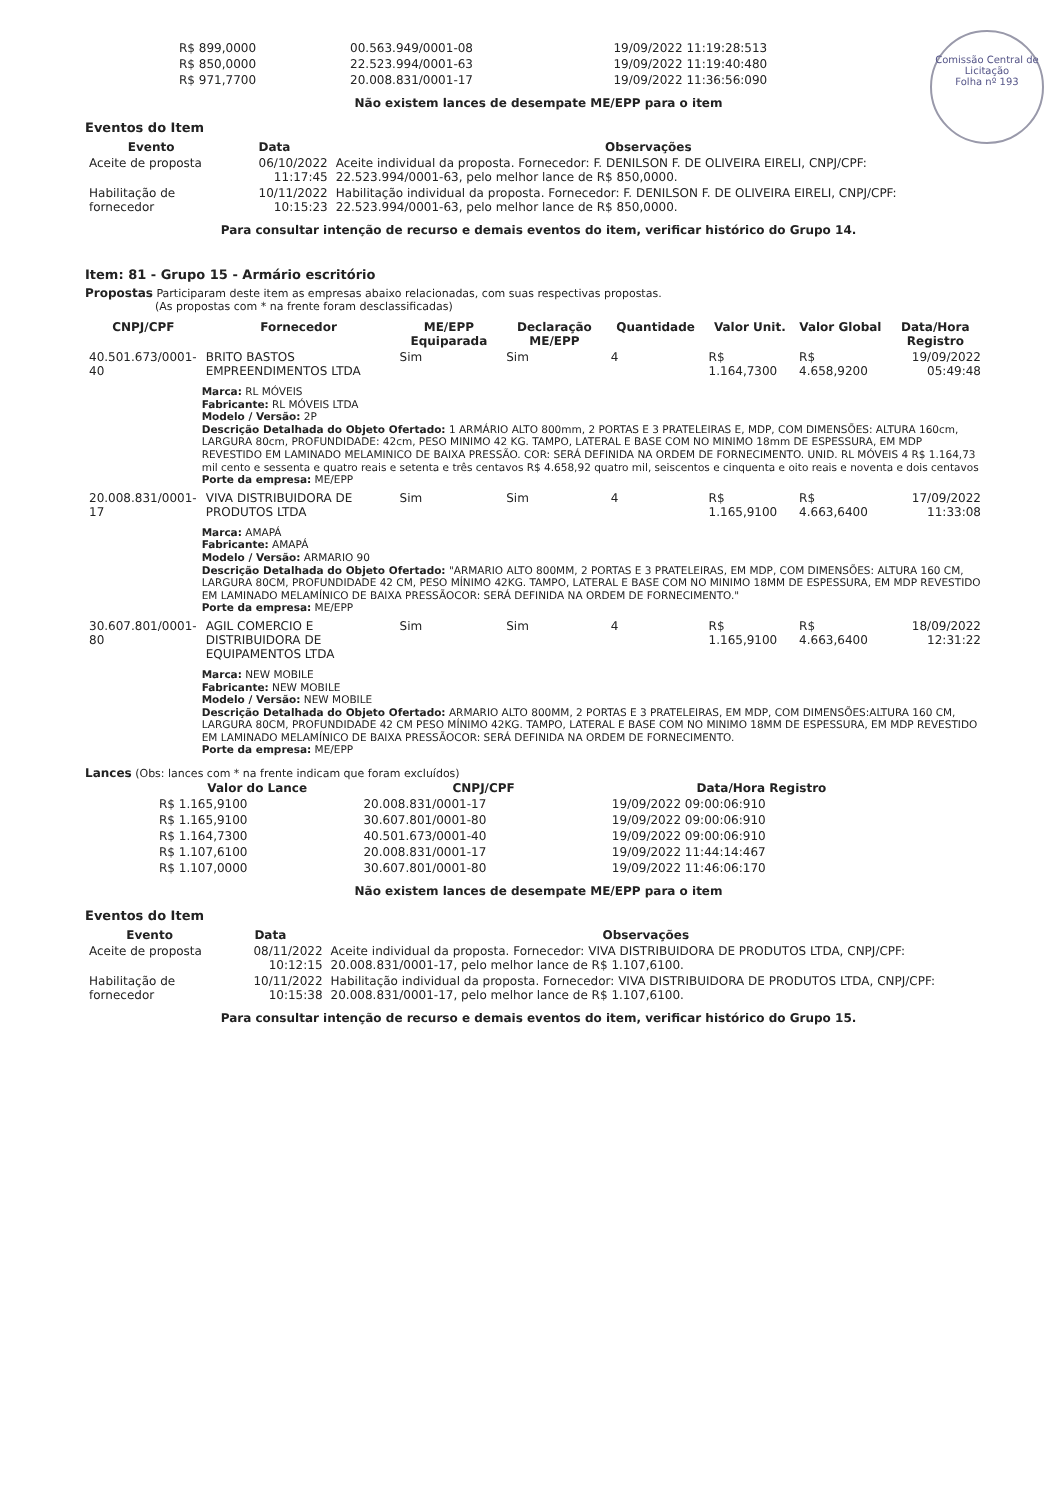Comissão Central de Licitação
Folha nº 193
| R$ 899,0000 | 00.563.949/0001-08 | 19/09/2022 11:19:28:513 |
| R$ 850,0000 | 22.523.994/0001-63 | 19/09/2022 11:19:40:480 |
| R$ 971,7700 | 20.008.831/0001-17 | 19/09/2022 11:36:56:090 |
Não existem lances de desempate ME/EPP para o item
Eventos do Item
| Evento | Data | Observações |
| --- | --- | --- |
| Aceite de proposta | 06/10/2022 11:17:45 | Aceite individual da proposta. Fornecedor: F. DENILSON F. DE OLIVEIRA EIRELI, CNPJ/CPF: 22.523.994/0001-63, pelo melhor lance de R$ 850,0000. |
| Habilitação de fornecedor | 10/11/2022 10:15:23 | Habilitação individual da proposta. Fornecedor: F. DENILSON F. DE OLIVEIRA EIRELI, CNPJ/CPF: 22.523.994/0001-63, pelo melhor lance de R$ 850,0000. |
Para consultar intenção de recurso e demais eventos do item, verificar histórico do Grupo 14.
Item: 81 - Grupo 15 - Armário escritório
Propostas Participaram deste item as empresas abaixo relacionadas, com suas respectivas propostas.
(As propostas com * na frente foram desclassificadas)
| CNPJ/CPF | Fornecedor | ME/EPP Equiparada | Declaração ME/EPP | Quantidade | Valor Unit. | Valor Global | Data/Hora Registro |
| --- | --- | --- | --- | --- | --- | --- | --- |
| 40.501.673/0001-40 | BRITO BASTOS EMPREENDIMENTOS LTDA | Sim | Sim | 4 | R$ 1.164,7300 | R$ 4.658,9200 | 19/09/2022 05:49:48 |
| | Marca: RL MÓVEIS Fabricante: RL MÓVEIS LTDA Modelo / Versão: 2P Descrição Detalhada do Objeto Ofertado: 1 ARMÁRIO ALTO 800mm, 2 PORTAS E 3 PRATELEIRAS E, MDP, COM DIMENSÕES: ALTURA 160cm, LARGURA 80cm, PROFUNDIDADE: 42cm, PESO MINIMO 42 KG. TAMPO, LATERAL E BASE COM NO MINIMO 18mm DE ESPESSURA, EM MDP REVESTIDO EM LAMINADO MELAMINICO DE BAIXA PRESSÃO. COR: SERÁ DEFINIDA NA ORDEM DE FORNECIMENTO. UNID. RL MÓVEIS 4 R$ 1.164,73 mil cento e sessenta e quatro reais e setenta e três centavos R$ 4.658,92 quatro mil, seiscentos e cinquenta e oito reais e noventa e dois centavos Porte da empresa: ME/EPP | | | | | | |
| 20.008.831/0001-17 | VIVA DISTRIBUIDORA DE PRODUTOS LTDA | Sim | Sim | 4 | R$ 1.165,9100 | R$ 4.663,6400 | 17/09/2022 11:33:08 |
| | Marca: AMAPÁ Fabricante: AMAPÁ Modelo / Versão: ARMARIO 90 Descrição Detalhada do Objeto Ofertado: "ARMARIO ALTO 800MM, 2 PORTAS E 3 PRATELEIRAS, EM MDP, COM DIMENSÕES: ALTURA 160 CM, LARGURA 80CM, PROFUNDIDADE 42 CM, PESO MÍNIMO 42KG. TAMPO, LATERAL E BASE COM NO MINIMO 18MM DE ESPESSURA, EM MDP REVESTIDO EM LAMINADO MELAMÍNICO DE BAIXA PRESSÃOCOR: SERÁ DEFINIDA NA ORDEM DE FORNECIMENTO." Porte da empresa: ME/EPP | | | | | | |
| 30.607.801/0001-80 | AGIL COMERCIO E DISTRIBUIDORA DE EQUIPAMENTOS LTDA | Sim | Sim | 4 | R$ 1.165,9100 | R$ 4.663,6400 | 18/09/2022 12:31:22 |
| | Marca: NEW MOBILE Fabricante: NEW MOBILE Modelo / Versão: NEW MOBILE Descrição Detalhada do Objeto Ofertado: ARMARIO ALTO 800MM, 2 PORTAS E 3 PRATELEIRAS, EM MDP, COM DIMENSÕES:ALTURA 160 CM, LARGURA 80CM, PROFUNDIDADE 42 CM PESO MÍNIMO 42KG. TAMPO, LATERAL E BASE COM NO MINIMO 18MM DE ESPESSURA, EM MDP REVESTIDO EM LAMINADO MELAMÍNICO DE BAIXA PRESSÃOCOR: SERÁ DEFINIDA NA ORDEM DE FORNECIMENTO. Porte da empresa: ME/EPP | | | | | | |
Lances (Obs: lances com * na frente indicam que foram excluídos)
| Valor do Lance | CNPJ/CPF | Data/Hora Registro |
| --- | --- | --- |
| R$ 1.165,9100 | 20.008.831/0001-17 | 19/09/2022 09:00:06:910 |
| R$ 1.165,9100 | 30.607.801/0001-80 | 19/09/2022 09:00:06:910 |
| R$ 1.164,7300 | 40.501.673/0001-40 | 19/09/2022 09:00:06:910 |
| R$ 1.107,6100 | 20.008.831/0001-17 | 19/09/2022 11:44:14:467 |
| R$ 1.107,0000 | 30.607.801/0001-80 | 19/09/2022 11:46:06:170 |
Não existem lances de desempate ME/EPP para o item
Eventos do Item
| Evento | Data | Observações |
| --- | --- | --- |
| Aceite de proposta | 08/11/2022 10:12:15 | Aceite individual da proposta. Fornecedor: VIVA DISTRIBUIDORA DE PRODUTOS LTDA, CNPJ/CPF: 20.008.831/0001-17, pelo melhor lance de R$ 1.107,6100. |
| Habilitação de fornecedor | 10/11/2022 10:15:38 | Habilitação individual da proposta. Fornecedor: VIVA DISTRIBUIDORA DE PRODUTOS LTDA, CNPJ/CPF: 20.008.831/0001-17, pelo melhor lance de R$ 1.107,6100. |
Para consultar intenção de recurso e demais eventos do item, verificar histórico do Grupo 15.